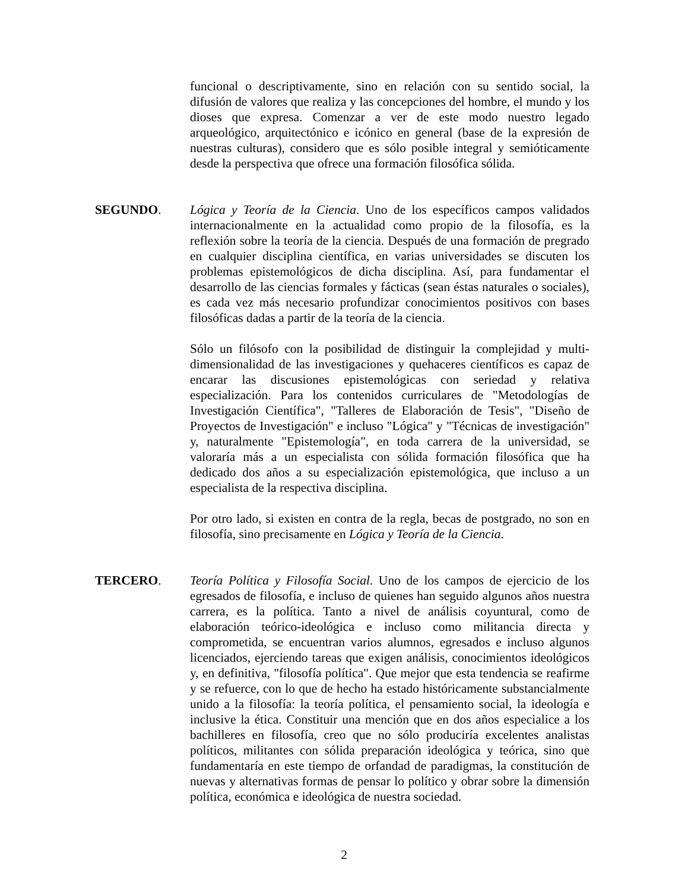funcional o descriptivamente, sino en relación con su sentido social, la difusión de valores que realiza y las concepciones del hombre, el mundo y los dioses que expresa. Comenzar a ver de este modo nuestro legado arqueológico, arquitectónico e icónico en general (base de la expresión de nuestras culturas), considero que es sólo posible integral y semióticamente desde la perspectiva que ofrece una formación filosófica sólida.
SEGUNDO. Lógica y Teoría de la Ciencia. Uno de los específicos campos validados internacionalmente en la actualidad como propio de la filosofía, es la reflexión sobre la teoría de la ciencia. Después de una formación de pregrado en cualquier disciplina científica, en varias universidades se discuten los problemas epistemológicos de dicha disciplina. Así, para fundamentar el desarrollo de las ciencias formales y fácticas (sean éstas naturales o sociales), es cada vez más necesario profundizar conocimientos positivos con bases filosóficas dadas a partir de la teoría de la ciencia.
Sólo un filósofo con la posibilidad de distinguir la complejidad y multi-dimensionalidad de las investigaciones y quehaceres científicos es capaz de encarar las discusiones epistemológicas con seriedad y relativa especialización. Para los contenidos curriculares de "Metodologías de Investigación Científica", "Talleres de Elaboración de Tesis", "Diseño de Proyectos de Investigación" e incluso "Lógica" y "Técnicas de investigación" y, naturalmente "Epistemología", en toda carrera de la universidad, se valoraría más a un especialista con sólida formación filosófica que ha dedicado dos años a su especialización epistemológica, que incluso a un especialista de la respectiva disciplina.
Por otro lado, si existen en contra de la regla, becas de postgrado, no son en filosofía, sino precisamente en Lógica y Teoría de la Ciencia.
TERCERO. Teoría Política y Filosofía Social. Uno de los campos de ejercicio de los egresados de filosofía, e incluso de quienes han seguido algunos años nuestra carrera, es la política. Tanto a nivel de análisis coyuntural, como de elaboración teórico-ideológica e incluso como militancia directa y comprometida, se encuentran varios alumnos, egresados e incluso algunos licenciados, ejerciendo tareas que exigen análisis, conocimientos ideológicos y, en definitiva, "filosofía política". Que mejor que esta tendencia se reafirme y se refuerce, con lo que de hecho ha estado históricamente substancialmente unido a la filosofía: la teoría política, el pensamiento social, la ideología e inclusive la ética. Constituir una mención que en dos años especialice a los bachilleres en filosofía, creo que no sólo produciría excelentes analistas políticos, militantes con sólida preparación ideológica y teórica, sino que fundamentaría en este tiempo de orfandad de paradigmas, la constitución de nuevas y alternativas formas de pensar lo político y obrar sobre la dimensión política, económica e ideológica de nuestra sociedad.
2